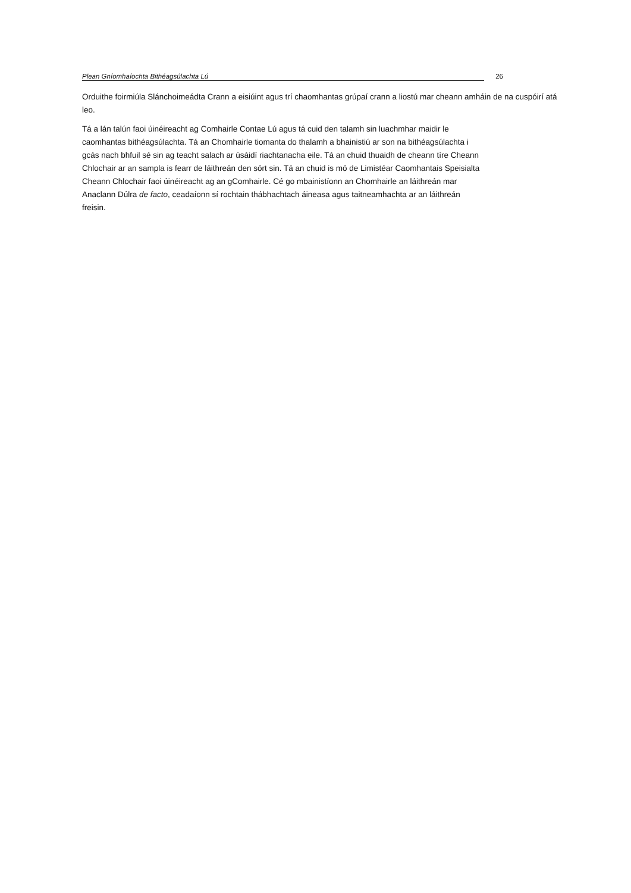Plean Gníomhaíochta Bithéagsúlachta Lú 26
Orduithe foirmiúla Slánchoimeádta Crann a eisiúint agus trí chaomhantas grúpaí crann a liostú mar cheann amháin de na cuspóirí atá leo.
Tá a lán talún faoi úinéireacht ag Comhairle Contae Lú agus tá cuid den talamh sin luachmhar maidir le
caomhantas bithéagsúlachta. Tá an Chomhairle tiomanta do thalamh a bhainistiú ar son na bithéagsúlachta i
gcás nach bhfuil sé sin ag teacht salach ar úsáidí riachtanacha eile. Tá an chuid thuaidh de cheann tíre Cheann
Chlochair ar an sampla is fearr de láithreán den sórt sin. Tá an chuid is mó de Limistéar Caomhantais Speisialta
Cheann Chlochair faoi úinéireacht ag an gComhairle. Cé go mbainistíonn an Chomhairle an láithreán mar
Anaclann Dúlra de facto, ceadaíonn sí rochtain thábhachtach áineasa agus taitneamhachta ar an láithreán
freisin.